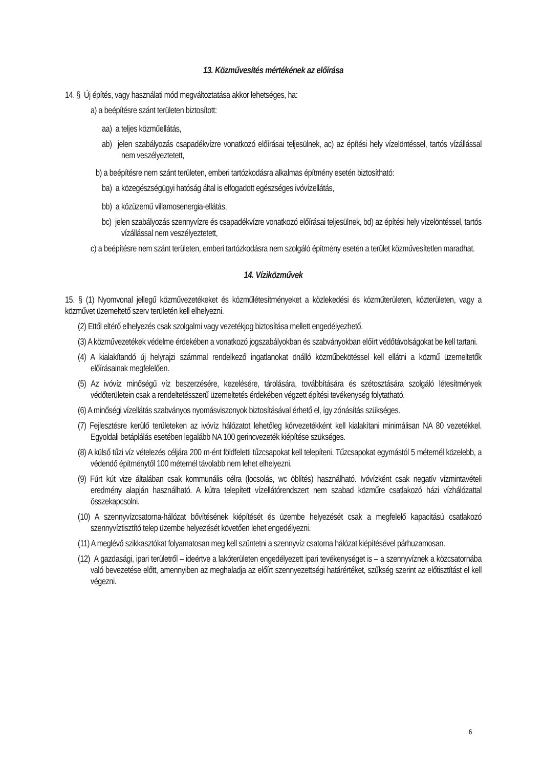13. Közművesítés mértékének az előírása
14. § Új építés, vagy használati mód megváltoztatása akkor lehetséges, ha:
a) a beépítésre szánt területen biztosított:
aa) a teljes közműellátás,
ab) jelen szabályozás csapadékvízre vonatkozó előírásai teljesülnek, ac) az építési hely vízelöntéssel, tartós vízállással nem veszélyeztetett,
b) a beépítésre nem szánt területen, emberi tartózkodásra alkalmas építmény esetén biztosítható:
ba) a közegészségügyi hatóság által is elfogadott egészséges ivóvízellátás,
bb) a közüzemű villamosenergia-ellátás,
bc) jelen szabályozás szennyvízre és csapadékvízre vonatkozó előírásai teljesülnek, bd) az építési hely vízelöntéssel, tartós vízállással nem veszélyeztetett,
c) a beépítésre nem szánt területen, emberi tartózkodásra nem szolgáló építmény esetén a terület közművesítetlen maradhat.
14. Víziközművek
15. § (1) Nyomvonal jellegű közművezetékeket és közműlétesítményeket a közlekedési és közműterületen, közterületen, vagy a közművet üzemeltető szerv területén kell elhelyezni.
(2) Ettől eltérő elhelyezés csak szolgalmi vagy vezetékjog biztosítása mellett engedélyezhető.
(3) A közművezetékek védelme érdekében a vonatkozó jogszabályokban és szabványokban előírt védőtávolságokat be kell tartani.
(4) A kialakítandó új helyrajzi számmal rendelkező ingatlanokat önálló közműbekötéssel kell ellátni a közmű üzemeltetők előírásainak megfelelően.
(5) Az ivóvíz minőségű víz beszerzésére, kezelésére, tárolására, továbbítására és szétosztására szolgáló létesítmények védőterületein csak a rendeltetésszerű üzemeltetés érdekében végzett építési tevékenység folytatható.
(6) A minőségi vízellátás szabványos nyomásviszonyok biztosításával érhető el, így zónásítás szükséges.
(7) Fejlesztésre kerülő területeken az ivóvíz hálózatot lehetőleg körvezetékként kell kialakítani minimálisan NA 80 vezetékkel. Egyoldali betáplálás esetében legalább NA 100 gerincvezeték kiépítése szükséges.
(8) A külső tűzi víz vételezés céljára 200 m-ént földfeletti tűzcsapokat kell telepíteni. Tűzcsapokat egymástól 5 méternél közelebb, a védendő építménytől 100 méternél távolabb nem lehet elhelyezni.
(9) Fúrt kút vize általában csak kommunális célra (locsolás, wc öblítés) használható. Ivóvízként csak negatív vízmintavételi eredmény alapján használható. A kútra telepített vízellátórendszert nem szabad közműre csatlakozó házi vízhálózattal összekapcsolni.
(10) A szennyvízcsatorna-hálózat bővítésének kiépítését és üzembe helyezését csak a megfelelő kapacitású csatlakozó szennyvíztisztító telep üzembe helyezését követően lehet engedélyezni.
(11) A meglévő szikkasztókat folyamatosan meg kell szüntetni a szennyvíz csatorna hálózat kiépítésével párhuzamosan.
(12) A gazdasági, ipari területről – ideértve a lakóterületen engedélyezett ipari tevékenységet is – a szennyvíznek a közcsatornába való bevezetése előtt, amennyiben az meghaladja az előírt szennyezettségi határértéket, szűkség szerint az előtisztítást el kell végezni.
6